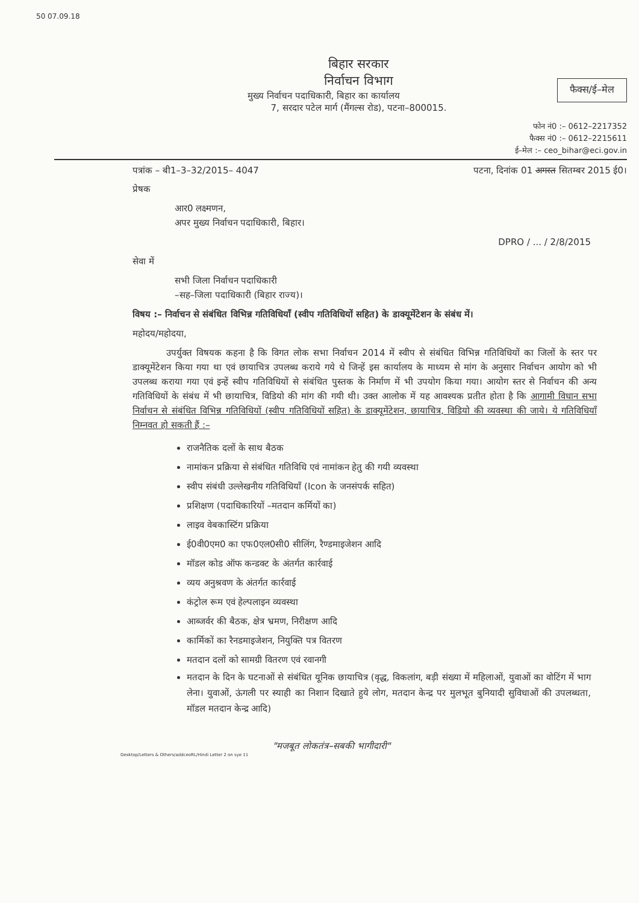50 07.09.18
बिहार सरकार
निर्वाचन विभाग
फैक्स/ई–मेल
मुख्य निर्वाचन पदाधिकारी, बिहार का कार्यालय
7, सरदार पटेल मार्ग (मैंगल्स रोड), पटना–800015.
फोन नं0 :– 0612–2217352
फैक्स नं0 :– 0612–2215611
ई–मेल :– ceo_bihar@eci.gov.in
पत्रांक – बी1–3–32/2015– 4047 पटना, दिनांक 01 अगस्त सितम्बर 2015 ई0।
प्रेषक
आर0 लक्ष्मणन,
अपर मुख्य निर्वाचन पदाधिकारी, बिहार।
DPRO / ... / 2/8/2015
सेवा में
सभी जिला निर्वाचन पदाधिकारी
–सह–जिला पदाधिकारी (बिहार राज्य)।
विषय :– निर्वाचन से संबंधित विभिन्न गतिविधियाँ (स्वीप गतिविधियों सहित) के डाक्यूमेंटेशन के संबंध में।
महोदय/महोदया,
उपर्युक्त विषयक कहना है कि विगत लोक सभा निर्वाचन 2014 में स्वीप से संबंधित विभिन्न गतिविधियों का जिलों के स्तर पर डाक्यूमेंटेशन किया गया था एवं छायाचित्र उपलब्ध कराये गये थे जिन्हें इस कार्यालय के माध्यम से मांग के अनुसार निर्वाचन आयोग को भी उपलब्ध कराया गया एवं इन्हें स्वीप गतिविधियों से संबंधित पुस्तक के निर्माण में भी उपयोग किया गया। आयोग स्तर से निर्वाचन की अन्य गतिविधियों के संबंध में भी छायाचित्र, विडियो की मांग की गयी थी। उक्त आलोक में यह आवश्यक प्रतीत होता है कि आगामी विधान सभा निर्वाचन से संबंधित विभिन्न गतिविधियों (स्वीप गतिविधियों सहित) के डाक्यूमेंटेशन, छायाचित्र, विडियो की व्यवस्था की जाये। ये गतिविधियाँ निम्नवत हो सकती हैं :–
राजनैतिक दलों के साथ बैठक
नामांकन प्रक्रिया से संबंधित गतिविधि एवं नामांकन हेतु की गयी व्यवस्था
स्वीप संबंधी उल्लेखनीय गतिविधियाँ (Icon के जनसंपर्क सहित)
प्रशिक्षण (पदाधिकारियों –मतदान कर्मियों का)
लाइव वेबकास्टिंग प्रक्रिया
ई0वी0एम0 का एफ0एल0सी0 सीलिंग, रैण्डमाइजेशन आदि
मॉडल कोड ऑफ कन्डक्ट के अंतर्गत कार्रवाई
व्यय अनुश्रवण के अंतर्गत कार्रवाई
कंट्रोल रूम एवं हेल्पलाइन व्यवस्था
आब्जर्वर की बैठक, क्षेत्र भ्रमण, निरीक्षण आदि
कार्मिकों का रैनडमाइजेशन, नियुक्ति पत्र वितरण
मतदान दलों को सामग्री वितरण एवं रवानगी
मतदान के दिन के घटनाओं से संबंधित यूनिक छायाचित्र (वृद्ध, विकलांग, बड़ी संख्या में महिलाओं, युवाओं का वोटिंग में भाग लेना। युवाओं, ऊंगली पर स्याही का निशान दिखाते हुये लोग, मतदान केन्द्र पर मुलभूत बुनियादी सुविधाओं की उपलब्धता, मॉडल मतदान केन्द्र आदि)
"मजबूत लोकतंत्र–सबकी भागीदारी"
Desktop/Letters & Others/addceoRL/Hindi Letter 2 on sye 11